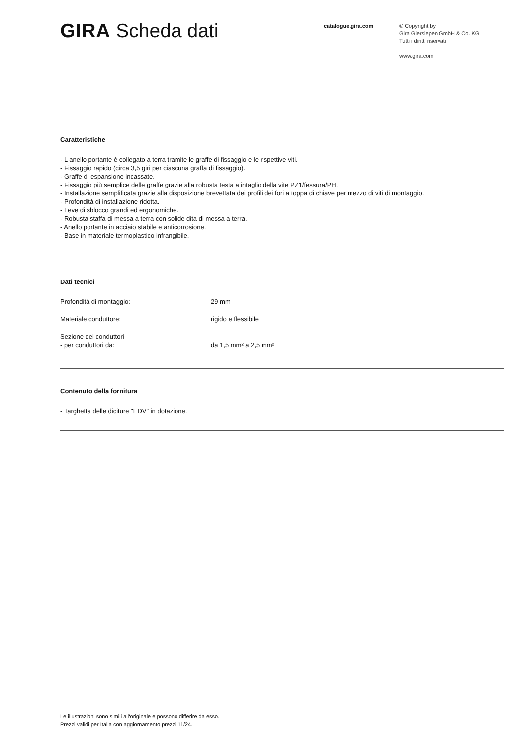GIRA Scheda dati
catalogue.gira.com
© Copyright by
Gira Giersiepen GmbH & Co. KG
Tutti i diritti riservati
www.gira.com
Caratteristiche
- L anello portante è collegato a terra tramite le graffe di fissaggio e le rispettive viti.
- Fissaggio rapido (circa 3,5 giri per ciascuna graffa di fissaggio).
- Graffe di espansione incassate.
- Fissaggio più semplice delle graffe grazie alla robusta testa a intaglio della vite PZ1/fessura/PH.
- Installazione semplificata grazie alla disposizione brevettata dei profili dei fori a toppa di chiave per mezzo di viti di montaggio.
- Profondità di installazione ridotta.
- Leve di sblocco grandi ed ergonomiche.
- Robusta staffa di messa a terra con solide dita di messa a terra.
- Anello portante in acciaio stabile e anticorrosione.
- Base in materiale termoplastico infrangibile.
Dati tecnici
| Profondità di montaggio: | 29 mm |
| Materiale conduttore: | rigido e flessibile |
| Sezione dei conduttori - per conduttori da: | da 1,5 mm² a 2,5 mm² |
Contenuto della fornitura
- Targhetta delle diciture "EDV" in dotazione.
Le illustrazioni sono simili all‘originale e possono differire da esso.
Prezzi validi per Italia con aggiornamento prezzi 11/24.